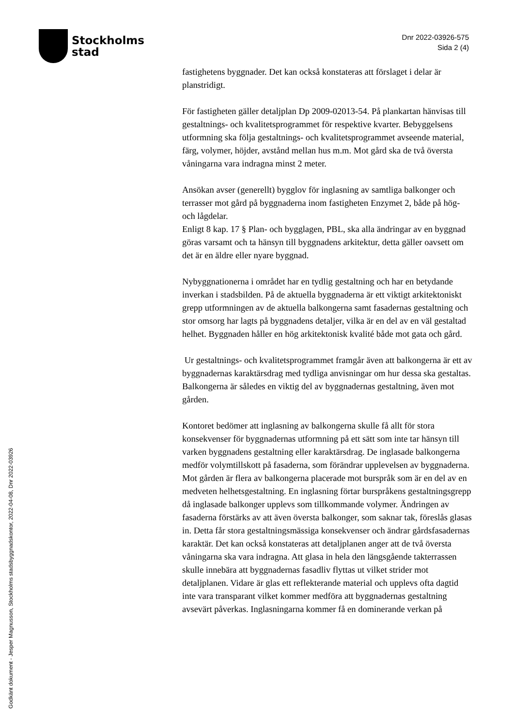Stockholms
stad
Dnr 2022-03926-575
Sida 2 (4)
fastighetens byggnader. Det kan också konstateras att förslaget i delar är planstridigt.
För fastigheten gäller detaljplan Dp 2009-02013-54. På plankartan hänvisas till gestaltnings- och kvalitetsprogrammet för respektive kvarter. Bebyggelsens utformning ska följa gestaltnings- och kvalitetsprogrammet avseende material, färg, volymer, höjder, avstånd mellan hus m.m. Mot gård ska de två översta våningarna vara indragna minst 2 meter.
Ansökan avser (generellt) bygglov för inglasning av samtliga balkonger och terrasser mot gård på byggnaderna inom fastigheten Enzymet 2, både på hög- och lågdelar.
Enligt 8 kap. 17 § Plan- och bygglagen, PBL, ska alla ändringar av en byggnad göras varsamt och ta hänsyn till byggnadens arkitektur, detta gäller oavsett om det är en äldre eller nyare byggnad.
Nybyggnationerna i området har en tydlig gestaltning och har en betydande inverkan i stadsbilden. På de aktuella byggnaderna är ett viktigt arkitektoniskt grepp utformningen av de aktuella balkongerna samt fasadernas gestaltning och stor omsorg har lagts på byggnadens detaljer, vilka är en del av en väl gestaltad helhet. Byggnaden håller en hög arkitektonisk kvalité både mot gata och gård.
Ur gestaltnings- och kvalitetsprogrammet framgår även att balkongerna är ett av byggnadernas karaktärsdrag med tydliga anvisningar om hur dessa ska gestaltas. Balkongerna är således en viktig del av byggnadernas gestaltning, även mot gården.
Kontoret bedömer att inglasning av balkongerna skulle få allt för stora konsekvenser för byggnadernas utformning på ett sätt som inte tar hänsyn till varken byggnadens gestaltning eller karaktärsdrag. De inglasade balkongerna medför volymtillskott på fasaderna, som förändrar upplevelsen av byggnaderna. Mot gården är flera av balkongerna placerade mot burspråk som är en del av en medveten helhetsgestaltning. En inglasning förtar burspråkens gestaltningsgrepp då inglasade balkonger upplevs som tillkommande volymer. Ändringen av fasaderna förstärks av att även översta balkonger, som saknar tak, föreslås glasas in. Detta får stora gestaltningsmässiga konsekvenser och ändrar gårdsfasadernas karaktär. Det kan också konstateras att detaljplanen anger att de två översta våningarna ska vara indragna. Att glasa in hela den längsgående takterrassen skulle innebära att byggnadernas fasadliv flyttas ut vilket strider mot detaljplanen. Vidare är glas ett reflekterande material och upplevs ofta dagtid inte vara transparant vilket kommer medföra att byggnadernas gestaltning avsevärt påverkas. Inglasningarna kommer få en dominerande verkan på
Godkänt dokument - Jesper Magnusson, Stockholms stadsbyggnadskontor, 2022-04-08, Dnr 2022-03926